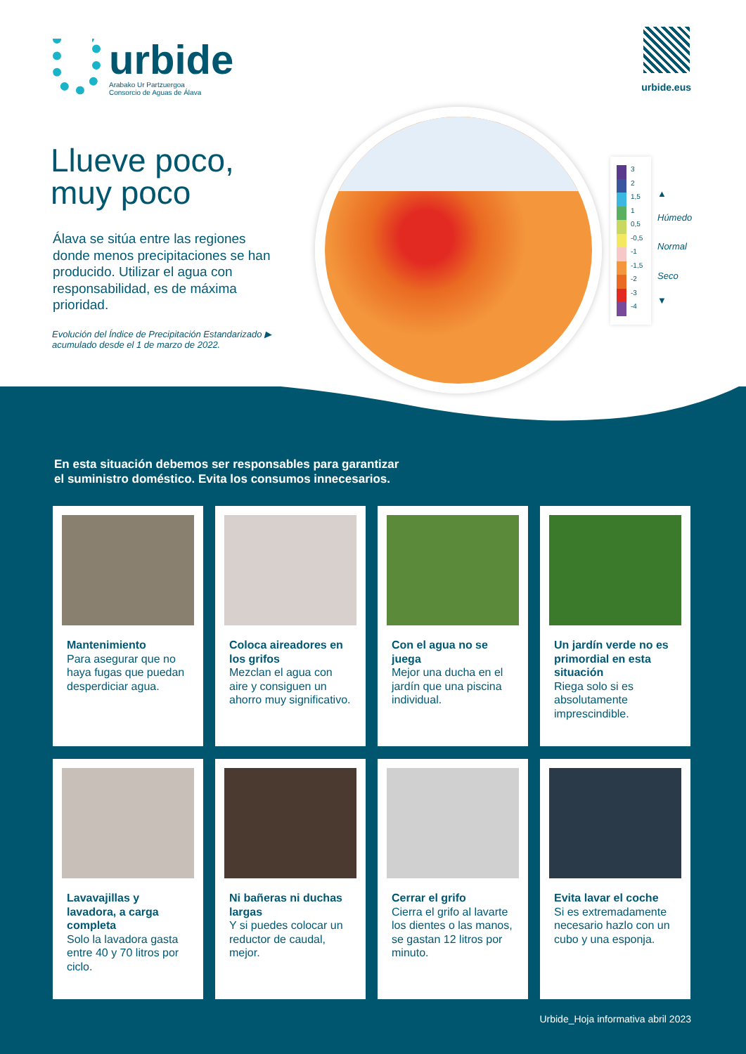urbide
Arabako Ur Partzuergoa
Consorcio de Aguas de Álava
urbide.eus
Llueve poco,
muy poco
Álava se sitúa entre las regiones donde menos precipitaciones se han producido. Utilizar el agua con responsabilidad, es de máxima prioridad.
Evolución del Índice de Precipitación Estandarizado ▶
acumulado desde el 1 de marzo de 2022.
3
2
1,5
1
0,5
-0,5
-1
-1,5
-2
-3
-4
▲
Húmedo
Normal
Seco
▼
En esta situación debemos ser responsables para garantizar
el suministro doméstico. Evita los consumos innecesarios.
Mantenimiento
Para asegurar que no haya fugas que puedan desperdiciar agua.
Coloca aireadores en los grifos
Mezclan el agua con aire y consiguen un ahorro muy significativo.
Con el agua no se juega
Mejor una ducha en el jardín que una piscina individual.
Un jardín verde no es primordial en esta situación
Riega solo si es absolutamente imprescindible.
Lavavajillas y lavadora, a carga completa
Solo la lavadora gasta entre 40 y 70 litros por ciclo.
Ni bañeras ni duchas largas
Y si puedes colocar un reductor de caudal, mejor.
Cerrar el grifo
Cierra el grifo al lavarte los dientes o las manos, se gastan 12 litros por minuto.
Evita lavar el coche
Si es extremadamente necesario hazlo con un cubo y una esponja.
Urbide_Hoja informativa abril 2023